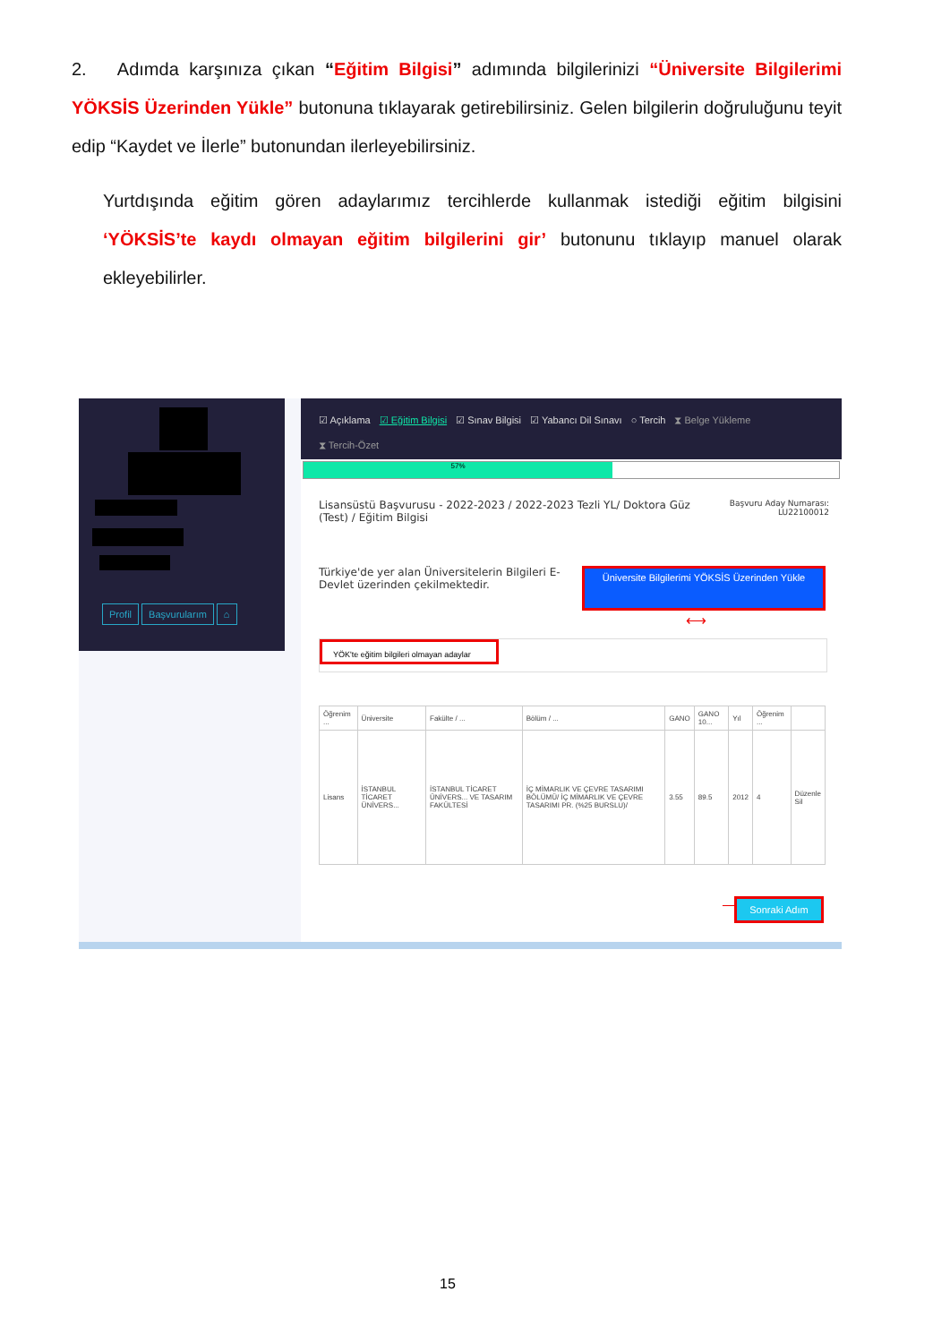2. Adımda karşınıza çıkan “Eğitim Bilgisi” adımında bilgilerinizi “Üniversite Bilgilerimi YÖKSİS Üzerinden Yükle” butonuna tıklayarak getirebilirsiniz. Gelen bilgilerin doğruluğunu teyit edip “Kaydet ve İlerle” butonundan ilerleyebilirsiniz.
Yurtdışında eğitim gören adaylarımız tercihlerde kullanmak istediği eğitim bilgisini ‘YÖKSİS’te kaydı olmayan eğitim bilgilerini gir’ butonunu tıklayıp manuel olarak ekleyebilirler.
Profil Başvurularım ⌂
☑ Açıklama ☑ Eğitim Bilgisi ☑ Sınav Bilgisi ☑ Yabancı Dil Sınavı ○ Tercih ⧗ Belge Yükleme
⧗ Tercih-Özet
57%
Lisansüstü Başvurusu - 2022-2023 / 2022-2023 Tezli YL/ Doktora Güz (Test) / Eğitim Bilgisi
Başvuru Aday Numarası:
LU22100012
Türkiye'de yer alan Üniversitelerin Bilgileri E-Devlet üzerinden çekilmektedir.
Üniversite Bilgilerimi YÖKSİS Üzerinden Yükle
⟷
YÖK'te eğitim bilgileri olmayan adaylar
| Öğrenim ... | Üniversite | Fakülte / ... | Bölüm / ... | GANO | GANO 10... | Yıl | Öğrenim ... | |
| --- | --- | --- | --- | --- | --- | --- | --- | --- |
| Lisans | İSTANBUL TİCARET ÜNİVERS... | İSTANBUL TİCARET ÜNİVERS... VE TASARIM FAKÜLTESİ | İÇ MİMARLIK VE ÇEVRE TASARIMI BÖLÜMÜ/ İÇ MİMARLIK VE ÇEVRE TASARIMI PR. (%25 BURSLU)/ | 3.55 | 89.5 | 2012 | 4 | Düzenle Sil |
⟶ Sonraki Adım
15